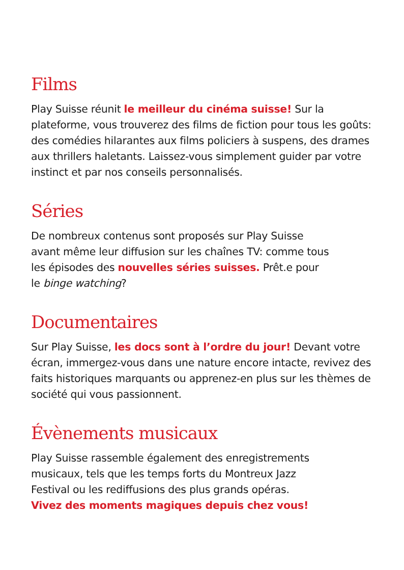Films
Play Suisse réunit le meilleur du cinéma suisse! Sur la plateforme, vous trouverez des films de fiction pour tous les goûts: des comédies hilarantes aux films policiers à suspens, des drames aux thrillers haletants. Laissez-vous simplement guider par votre instinct et par nos conseils personnalisés.
Séries
De nombreux contenus sont proposés sur Play Suisse
avant même leur diffusion sur les chaînes TV: comme tous
les épisodes des nouvelles séries suisses. Prêt.e pour
le binge watching?
Documentaires
Sur Play Suisse, les docs sont à l’ordre du jour! Devant votre écran, immergez-vous dans une nature encore intacte, revivez des faits historiques marquants ou apprenez-en plus sur les thèmes de société qui vous passionnent.
Évènements musicaux
Play Suisse rassemble également des enregistrements
musicaux, tels que les temps forts du Montreux Jazz
Festival ou les rediffusions des plus grands opéras.
Vivez des moments magiques depuis chez vous!